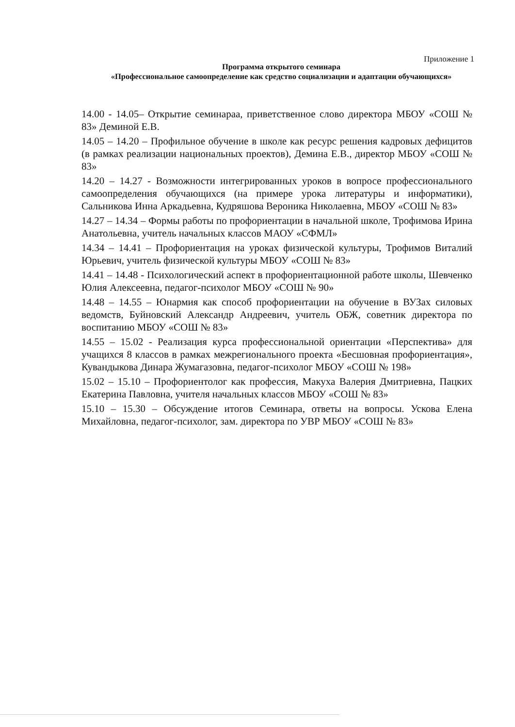Приложение 1
Программа открытого семинара
«Профессиональное самоопределение как средство социализации и адаптации обучающихся»
14.00 - 14.05– Открытие семинараа, приветственное слово директора МБОУ «СОШ № 83» Деминой Е.В.
14.05 – 14.20 – Профильное обучение в школе как ресурс решения кадровых дефицитов (в рамках реализации национальных проектов), Демина Е.В., директор МБОУ «СОШ № 83»
14.20 – 14.27 - Возможности интегрированных уроков в вопросе профессионального самоопределения обучающихся (на примере урока литературы и информатики), Сальникова Инна Аркадьевна, Кудряшова Вероника Николаевна, МБОУ «СОШ № 83»
14.27 – 14.34 – Формы работы по профориентации в начальной школе, Трофимова Ирина Анатольевна, учитель начальных классов МАОУ «СФМЛ»
14.34 – 14.41 – Профориентация на уроках физической культуры, Трофимов Виталий Юрьевич, учитель физической культуры МБОУ «СОШ № 83»
14.41 – 14.48 - Психологический аспект в профориентационной работе школы, Шевченко Юлия Алексеевна, педагог-психолог МБОУ «СОШ № 90»
14.48 – 14.55 – Юнармия как способ профориентации на обучение в ВУЗах силовых ведомств, Буйновский Александр Андреевич, учитель ОБЖ, советник директора по воспитанию МБОУ «СОШ № 83»
14.55 – 15.02 - Реализация курса профессиональной ориентации «Перспектива» для учащихся 8 классов в рамках межрегионального проекта «Бесшовная профориентация», Кувандыкова Динара Жумагазовна, педагог-психолог МБОУ «СОШ № 198»
15.02 – 15.10 – Профориентолог как профессия, Макуха Валерия Дмитриевна, Пацких Екатерина Павловна, учителя начальных классов МБОУ «СОШ № 83»
15.10 – 15.30 – Обсуждение итогов Семинара, ответы на вопросы. Ускова Елена Михайловна, педагог-психолог, зам. директора по УВР МБОУ «СОШ № 83»